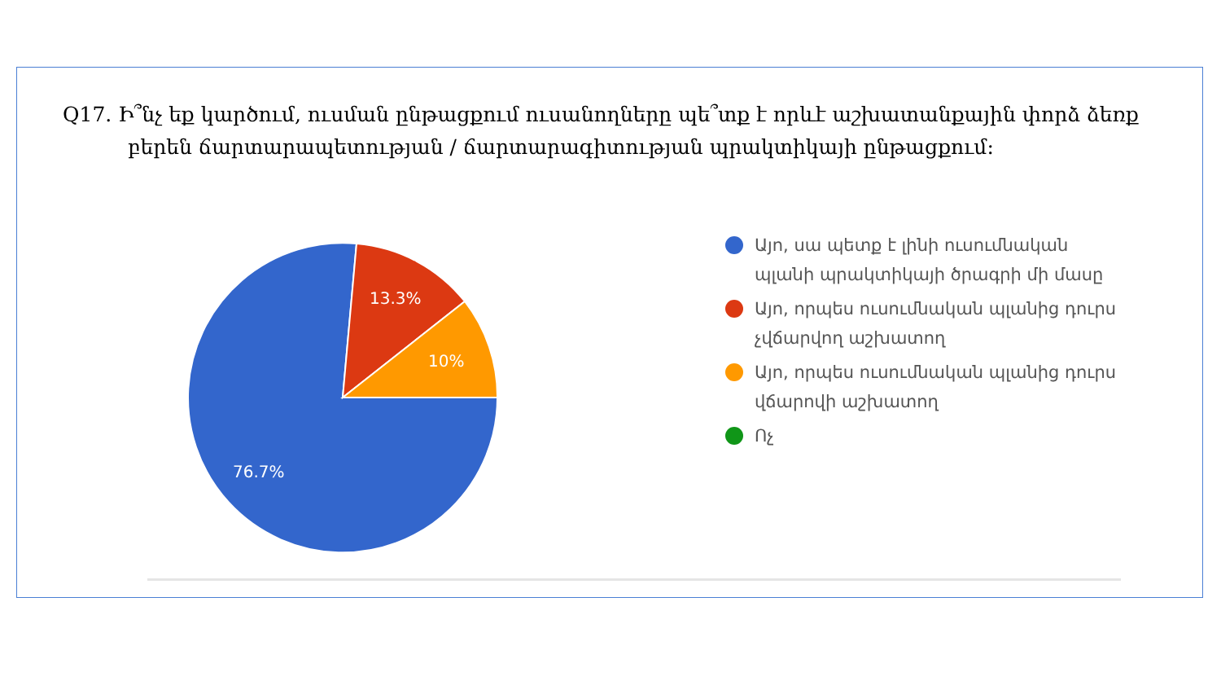Q17. Ի՞նչ եք կարծում, ուսման ընթացքում ուսանողները պե՞տք է որևէ աշխատանքային փորձ ձեռք բերեն ճարտարապետության / ճարտարագիտության պրակտիկայի ընթացքում:
13.3%
10%
76.7%
Այո, սա պետք է լինի ուսումնական պլանի պրակտիկայի ծրագրի մի մասը
Այո, որպես ուսումնական պլանից դուրս չվճարվող աշխատող
Այո, որպես ուսումնական պլանից դուրս վճարովի աշխատող
Ոչ